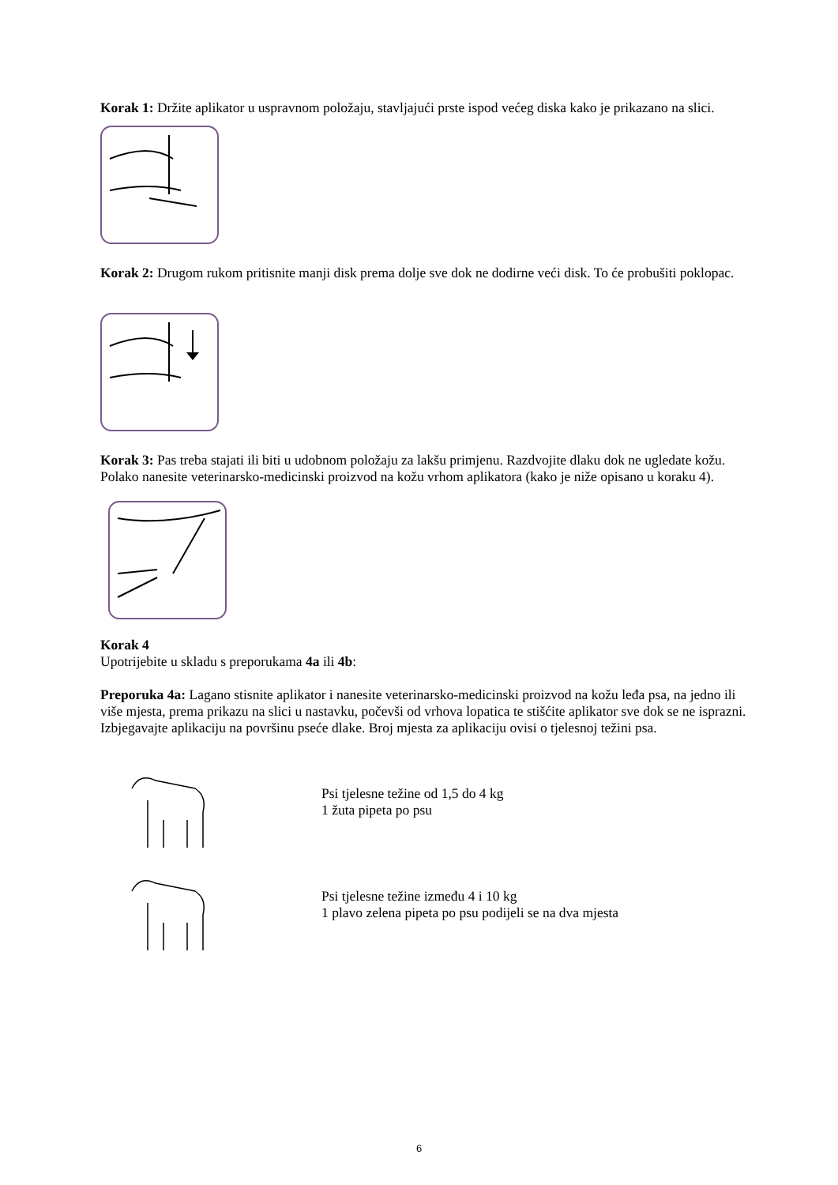Korak 1: Držite aplikator u uspravnom položaju, stavljajući prste ispod većeg diska kako je prikazano na slici.
Korak 2: Drugom rukom pritisnite manji disk prema dolje sve dok ne dodirne veći disk. To će probušiti poklopac.
Korak 3: Pas treba stajati ili biti u udobnom položaju za lakšu primjenu. Razdvojite dlaku dok ne ugledate kožu. Polako nanesite veterinarsko-medicinski proizvod na kožu vrhom aplikatora (kako je niže opisano u koraku 4).
Korak 4
Upotrijebite u skladu s preporukama 4a ili 4b:
Preporuka 4a: Lagano stisnite aplikator i nanesite veterinarsko-medicinski proizvod na kožu leđa psa, na jedno ili više mjesta, prema prikazu na slici u nastavku, počevši od vrhova lopatica te stišćite aplikator sve dok se ne isprazni. Izbjegavajte aplikaciju na površinu pseće dlake. Broj mjesta za aplikaciju ovisi o tjelesnoj težini psa.
Psi tjelesne težine od 1,5 do 4 kg
1 žuta pipeta po psu
Psi tjelesne težine između 4 i 10 kg
1 plavo zelena pipeta po psu podijeli se na dva mjesta
6